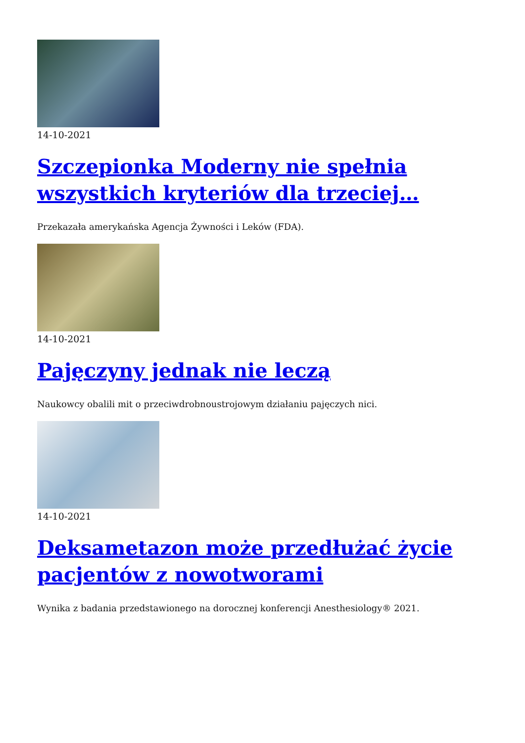14-10-2021
Szczepionka Moderny nie spełnia wszystkich kryteriów dla trzeciej…
Przekazała amerykańska Agencja Żywności i Leków (FDA).
14-10-2021
Pajęczyny jednak nie leczą
Naukowcy obalili mit o przeciwdrobnoustrojowym działaniu pajęczych nici.
14-10-2021
Deksametazon może przedłużać życie pacjentów z nowotworami
Wynika z badania przedstawionego na dorocznej konferencji Anesthesiology® 2021.